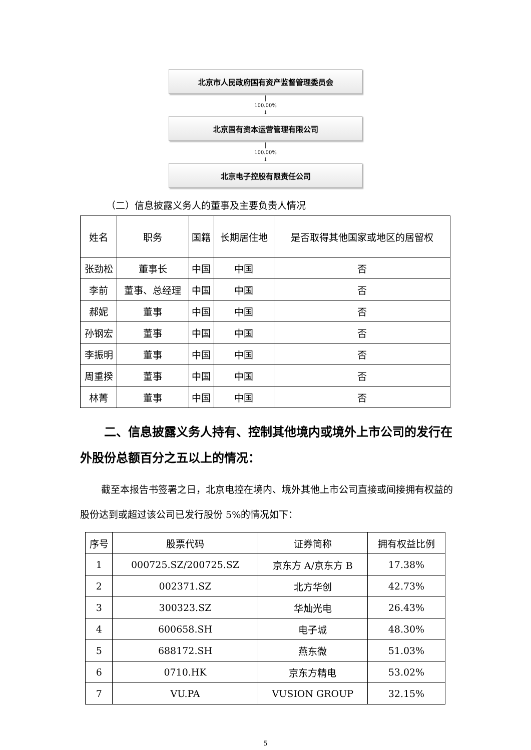北京市人民政府国有资产监督管理委员会
│
100.00%
↓
北京国有资本运营管理有限公司
│
100.00%
↓
北京电子控股有限责任公司
（二）信息披露义务人的董事及主要负责人情况
| 姓名 | 职务 | 国籍 | 长期居住地 | 是否取得其他国家或地区的居留权 |
| --- | --- | --- | --- | --- |
| 张劲松 | 董事长 | 中国 | 中国 | 否 |
| 李前 | 董事、总经理 | 中国 | 中国 | 否 |
| 郝妮 | 董事 | 中国 | 中国 | 否 |
| 孙钢宏 | 董事 | 中国 | 中国 | 否 |
| 李振明 | 董事 | 中国 | 中国 | 否 |
| 周重揆 | 董事 | 中国 | 中国 | 否 |
| 林菁 | 董事 | 中国 | 中国 | 否 |
二、信息披露义务人持有、控制其他境内或境外上市公司的发行在外股份总额百分之五以上的情况：
截至本报告书签署之日，北京电控在境内、境外其他上市公司直接或间接拥有权益的股份达到或超过该公司已发行股份 5%的情况如下：
| 序号 | 股票代码 | 证券简称 | 拥有权益比例 |
| --- | --- | --- | --- |
| 1 | 000725.SZ/200725.SZ | 京东方 A/京东方 B | 17.38% |
| 2 | 002371.SZ | 北方华创 | 42.73% |
| 3 | 300323.SZ | 华灿光电 | 26.43% |
| 4 | 600658.SH | 电子城 | 48.30% |
| 5 | 688172.SH | 燕东微 | 51.03% |
| 6 | 0710.HK | 京东方精电 | 53.02% |
| 7 | VU.PA | VUSION GROUP | 32.15% |
5